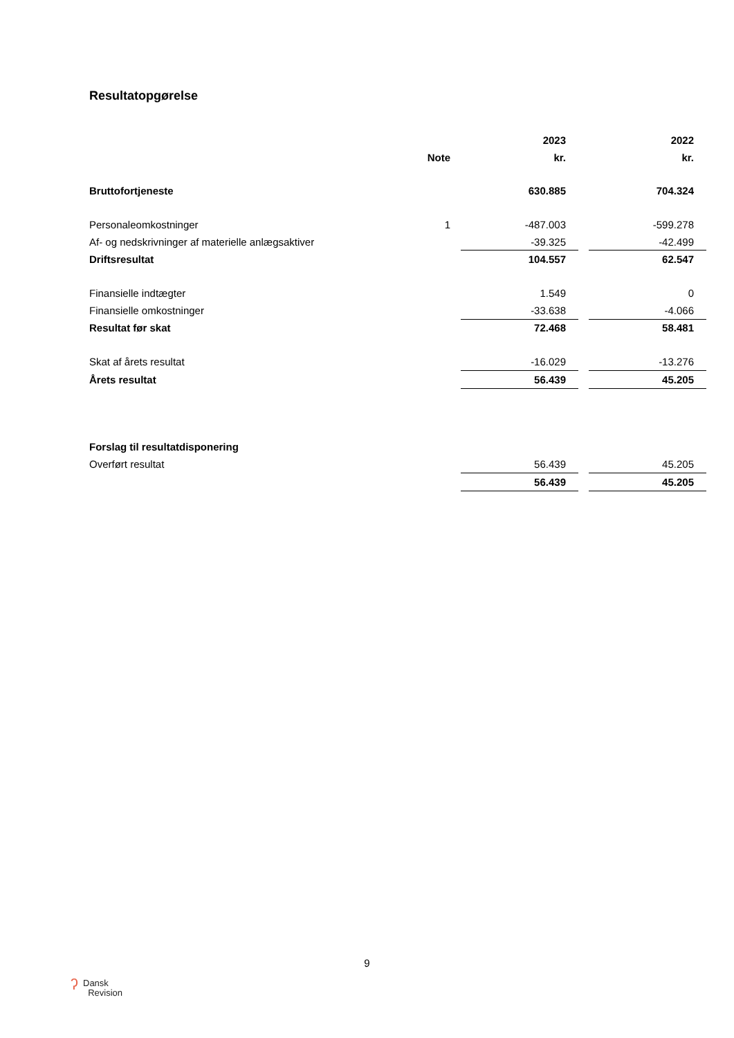Resultatopgørelse
| | | | 2023 | | 2022 |
| --- | --- | --- | --- | --- | --- |
| | Note | | kr. | | kr. |
| Bruttofortjeneste | | | 630.885 | | 704.324 |
| Personaleomkostninger | 1 | | -487.003 | | -599.278 |
| Af- og nedskrivninger af materielle anlægsaktiver | | | -39.325 | | -42.499 |
| Driftsresultat | | | 104.557 | | 62.547 |
| Finansielle indtægter | | | 1.549 | | 0 |
| Finansielle omkostninger | | | -33.638 | | -4.066 |
| Resultat før skat | | | 72.468 | | 58.481 |
| Skat af årets resultat | | | -16.029 | | -13.276 |
| Årets resultat | | | 56.439 | | 45.205 |
| Forslag til resultatdisponering | | | | | |
| Overført resultat | | | 56.439 | | 45.205 |
| | | | 56.439 | | 45.205 |
9
ʔ Dansk
Revision